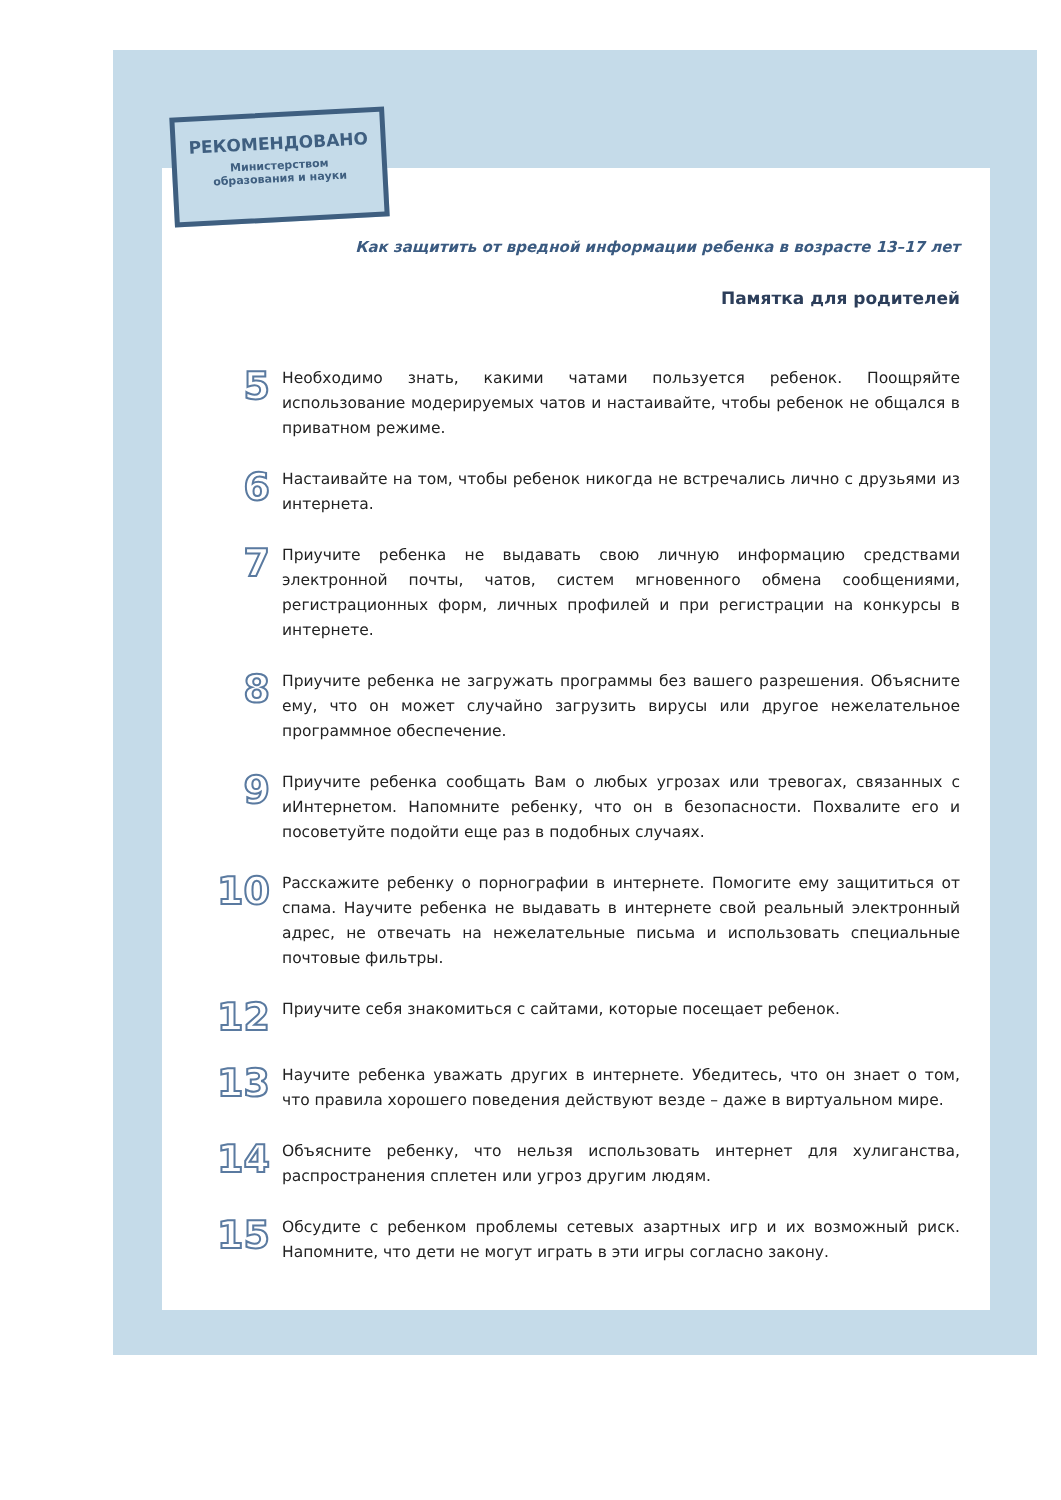РЕКОМЕНДОВАНО
Министерством
образования и науки
Как защитить от вредной информации ребенка в возрасте 13–17 лет
Памятка для родителей
5
Необходимо знать, какими чатами пользуется ребенок. Поощряйте использование модерируемых чатов и настаивайте, чтобы ребенок не общался в приватном режиме.
6
Настаивайте на том, чтобы ребенок никогда не встречались лично с друзьями из интернета.
7
Приучите ребенка не выдавать свою личную информацию средствами электронной почты, чатов, систем мгновенного обмена сообщениями, регистрационных форм, личных профилей и при регистрации на конкурсы в интернете.
8
Приучите ребенка не загружать программы без вашего разрешения. Объясните ему, что он может случайно загрузить вирусы или другое нежелательное программное обеспечение.
9
Приучите ребенка сообщать Вам о любых угрозах или тревогах, связанных с иИнтернетом. Напомните ребенку, что он в безопасности. Похвалите его и посоветуйте подойти еще раз в подобных случаях.
10
Расскажите ребенку о порнографии в интернете. Помогите ему защититься от спама. Научите ребенка не выдавать в интернете свой реальный электронный адрес, не отвечать на нежелательные письма и использовать специальные почтовые фильтры.
12
Приучите себя знакомиться с сайтами, которые посещает ребенок.
13
Научите ребенка уважать других в интернете. Убедитесь, что он знает о том, что правила хорошего поведения действуют везде – даже в виртуальном мире.
14
Объясните ребенку, что нельзя использовать интернет для хулиганства, распространения сплетен или угроз другим людям.
15
Обсудите с ребенком проблемы сетевых азартных игр и их возможный риск. Напомните, что дети не могут играть в эти игры согласно закону.